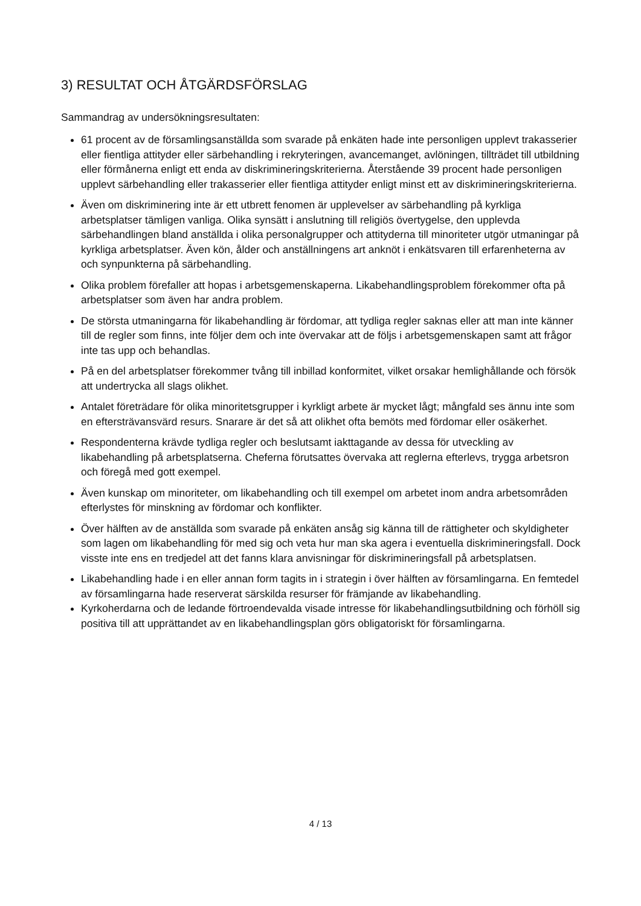3) RESULTAT OCH ÅTGÄRDSFÖRSLAG
Sammandrag av undersökningsresultaten:
61 procent av de församlingsanställda som svarade på enkäten hade inte personligen upplevt trakasserier eller fientliga attityder eller särbehandling i rekryteringen, avancemanget, avlöningen, tillträdet till utbildning eller förmånerna enligt ett enda av diskrimineringskriterierna. Återstående 39 procent hade personligen upplevt särbehandling eller trakasserier eller fientliga attityder enligt minst ett av diskrimineringskriterierna.
Även om diskriminering inte är ett utbrett fenomen är upplevelser av särbehandling på kyrkliga arbetsplatser tämligen vanliga. Olika synsätt i anslutning till religiös övertygelse, den upplevda särbehandlingen bland anställda i olika personalgrupper och attityderna till minoriteter utgör utmaningar på kyrkliga arbetsplatser. Även kön, ålder och anställningens art anknöt i enkätsvaren till erfarenheterna av och synpunkterna på särbehandling.
Olika problem förefaller att hopas i arbetsgemenskaperna. Likabehandlingsproblem förekommer ofta på arbetsplatser som även har andra problem.
De största utmaningarna för likabehandling är fördomar, att tydliga regler saknas eller att man inte känner till de regler som finns, inte följer dem och inte övervakar att de följs i arbetsgemenskapen samt att frågor inte tas upp och behandlas.
På en del arbetsplatser förekommer tvång till inbillad konformitet, vilket orsakar hemlighållande och försök att undertrycka all slags olikhet.
Antalet företrädare för olika minoritetsgrupper i kyrkligt arbete är mycket lågt; mångfald ses ännu inte som en eftersträvansvärd resurs. Snarare är det så att olikhet ofta bemöts med fördomar eller osäkerhet.
Respondenterna krävde tydliga regler och beslutsamt iakttagande av dessa för utveckling av likabehandling på arbetsplatserna. Cheferna förutsattes övervaka att reglerna efterlevs, trygga arbetsron och föregå med gott exempel.
Även kunskap om minoriteter, om likabehandling och till exempel om arbetet inom andra arbetsområden efterlystes för minskning av fördomar och konflikter.
Över hälften av de anställda som svarade på enkäten ansåg sig känna till de rättigheter och skyldigheter som lagen om likabehandling för med sig och veta hur man ska agera i eventuella diskrimineringsfall. Dock visste inte ens en tredjedel att det fanns klara anvisningar för diskrimineringsfall på arbetsplatsen.
Likabehandling hade i en eller annan form tagits in i strategin i över hälften av församlingarna. En femtedel av församlingarna hade reserverat särskilda resurser för främjande av likabehandling.
Kyrkoherdarna och de ledande förtroendevalda visade intresse för likabehandlingsutbildning och förhöll sig positiva till att upprättandet av en likabehandlingsplan görs obligatoriskt för församlingarna.
4 / 13